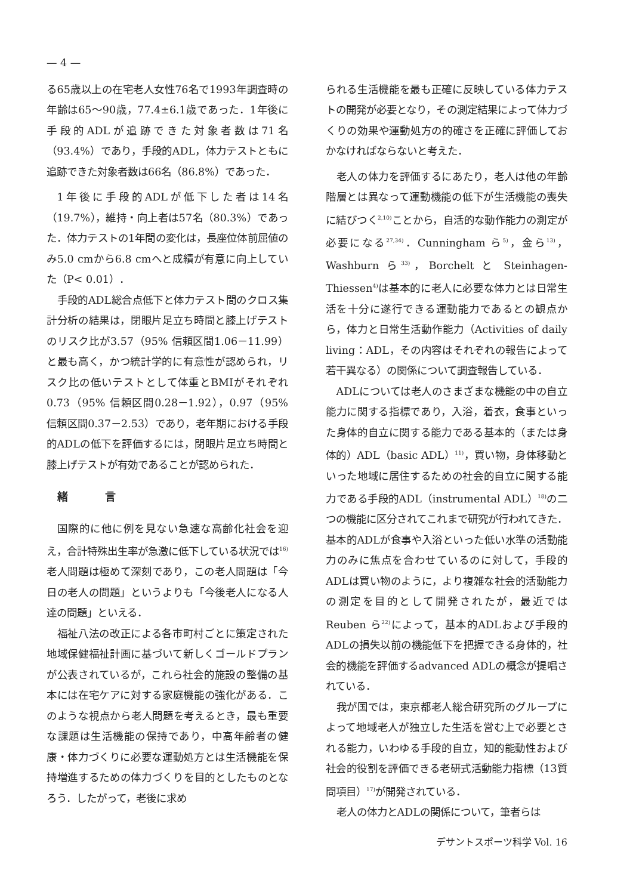— 4 —
る65歳以上の在宅老人女性76名で1993年調査時の年齢は65～90歳，77.4±6.1歳であった．1年後に手段的ADLが追跡できた対象者数は71名（93.4%）であり，手段的ADL，体力テストともに追跡できた対象者数は66名（86.8%）であった．
1年後に手段的ADLが低下した者は14名（19.7%），維持・向上者は57名（80.3%）であった．体力テストの1年間の変化は，長座位体前屈値のみ5.0 cmから6.8 cmへと成績が有意に向上していた（P< 0.01）．
手段的ADL総合点低下と体力テスト間のクロス集計分析の結果は，閉眼片足立ち時間と膝上げテストのリスク比が3.57（95% 信頼区間1.06－11.99）と最も高く，かつ統計学的に有意性が認められ，リスク比の低いテストとして体重とBMIがそれぞれ0.73（95% 信頼区間0.28－1.92），0.97（95% 信頼区間0.37－2.53）であり，老年期における手段的ADLの低下を評価するには，閉眼片足立ち時間と膝上げテストが有効であることが認められた．
緒 言
国際的に他に例を見ない急速な高齢化社会を迎え，合計特殊出生率が急激に低下している状況では<sup>16)</sup>老人問題は極めて深刻であり，この老人問題は「今日の老人の問題」というよりも「今後老人になる人達の問題」といえる．
福祉八法の改正による各市町村ごとに策定された地域保健福祉計画に基づいて新しくゴールドプランが公表されているが，これら社会的施設の整備の基本には在宅ケアに対する家庭機能の強化がある．このような視点から老人問題を考えるとき，最も重要な課題は生活機能の保持であり，中高年齢者の健康・体力づくりに必要な運動処方とは生活機能を保持増進するための体力づくりを目的としたものとなろう．したがって，老後に求め
られる生活機能を最も正確に反映している体力テストの開発が必要となり，その測定結果によって体力づくりの効果や運動処方の的確さを正確に評価しておかなければならないと考えた．
老人の体力を評価するにあたり，老人は他の年齢階層とは異なって運動機能の低下が生活機能の喪失に結びつく<sup>2,10)</sup>ことから，自活的な動作能力の測定が必要になる<sup>27,34)</sup>．Cunningham ら<sup>5)</sup>，金ら<sup>13)</sup>，Washburn ら<sup>33)</sup>，Borchelt と Steinhagen-Thiessen<sup>4)</sup>は基本的に老人に必要な体力とは日常生活を十分に遂行できる運動能力であるとの観点から，体力と日常生活動作能力（Activities of daily living：ADL，その内容はそれぞれの報告によって若干異なる）の関係について調査報告している．
ADLについては老人のさまざまな機能の中の自立能力に関する指標であり，入浴，着衣，食事といった身体的自立に関する能力である基本的（または身体的）ADL（basic ADL）<sup>11)</sup>，買い物，身体移動といった地域に居住するための社会的自立に関する能力である手段的ADL（instrumental ADL）<sup>18)</sup>の二つの機能に区分されてこれまで研究が行われてきた．基本的ADLが食事や入浴といった低い水準の活動能力のみに焦点を合わせているのに対して，手段的ADLは買い物のように，より複雑な社会的活動能力の測定を目的として開発されたが，最近ではReuben ら<sup>22)</sup>によって，基本的ADLおよび手段的ADLの損失以前の機能低下を把握できる身体的，社会的機能を評価するadvanced ADLの概念が提唱されている．
我が国では，東京都老人総合研究所のグループによって地域老人が独立した生活を営む上で必要とされる能力，いわゆる手段的自立，知的能動性および社会的役割を評価できる老研式活動能力指標（13質問項目）<sup>17)</sup>が開発されている．
老人の体力とADLの関係について，筆者らは
デサントスポーツ科学 Vol. 16